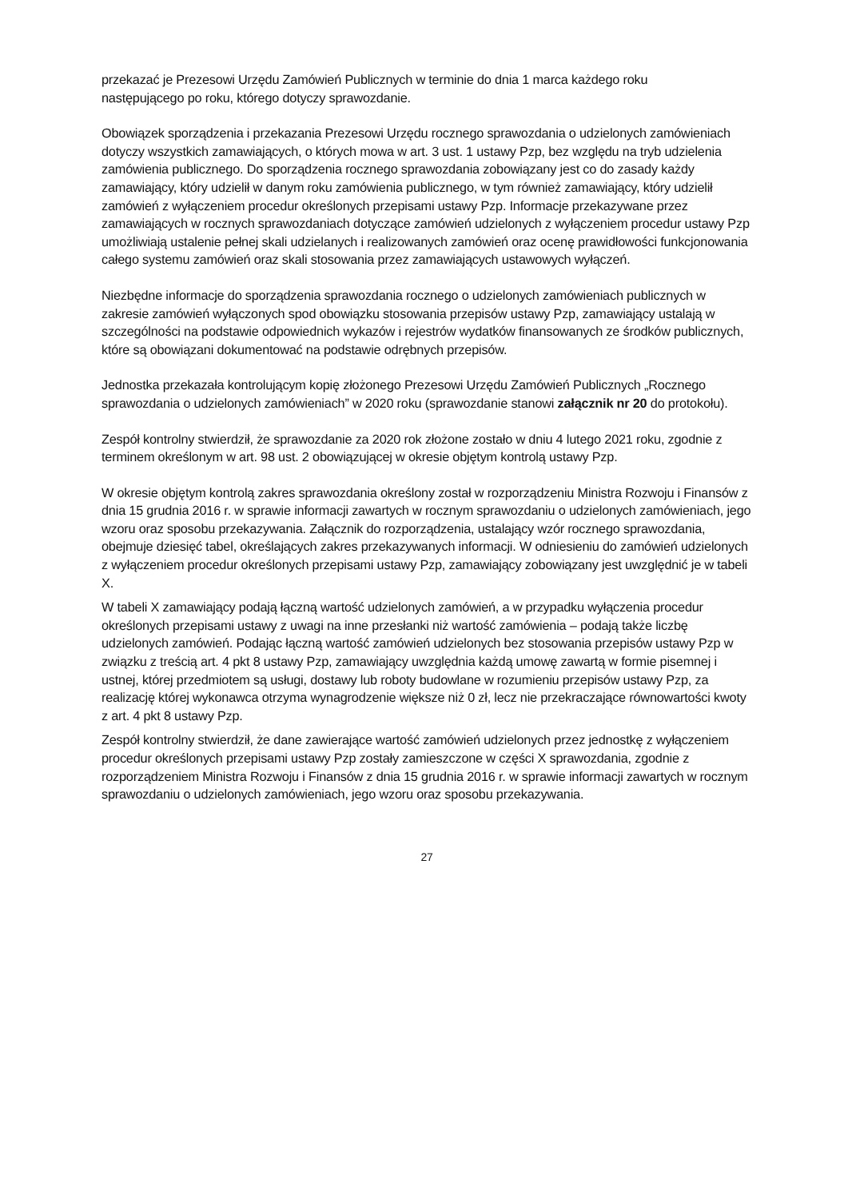przekazać je Prezesowi Urzędu Zamówień Publicznych w terminie do dnia 1 marca każdego roku
następującego po roku, którego dotyczy sprawozdanie.
Obowiązek sporządzenia i przekazania Prezesowi Urzędu rocznego sprawozdania o udzielonych zamówieniach dotyczy wszystkich zamawiających, o których mowa w art. 3 ust. 1 ustawy Pzp, bez względu na tryb udzielenia zamówienia publicznego. Do sporządzenia rocznego sprawozdania zobowiązany jest co do zasady każdy zamawiający, który udzielił w danym roku zamówienia publicznego, w tym również zamawiający, który udzielił zamówień z wyłączeniem procedur określonych przepisami ustawy Pzp. Informacje przekazywane przez zamawiających w rocznych sprawozdaniach dotyczące zamówień udzielonych z wyłączeniem procedur ustawy Pzp umożliwiają ustalenie pełnej skali udzielanych i realizowanych zamówień oraz ocenę prawidłowości funkcjonowania całego systemu zamówień oraz skali stosowania przez zamawiających ustawowych wyłączeń.
Niezbędne informacje do sporządzenia sprawozdania rocznego o udzielonych zamówieniach publicznych w zakresie zamówień wyłączonych spod obowiązku stosowania przepisów ustawy Pzp, zamawiający ustalają w szczególności na podstawie odpowiednich wykazów i rejestrów wydatków finansowanych ze środków publicznych, które są obowiązani dokumentować na podstawie odrębnych przepisów.
Jednostka przekazała kontrolującym kopię złożonego Prezesowi Urzędu Zamówień Publicznych „Rocznego sprawozdania o udzielonych zamówieniach” w 2020 roku (sprawozdanie stanowi załącznik nr 20 do protokołu).
Zespół kontrolny stwierdził, że sprawozdanie za 2020 rok złożone zostało w dniu 4 lutego 2021 roku, zgodnie z terminem określonym w art. 98 ust. 2 obowiązującej w okresie objętym kontrolą ustawy Pzp.
W okresie objętym kontrolą zakres sprawozdania określony został w rozporządzeniu Ministra Rozwoju i Finansów z dnia 15 grudnia 2016 r. w sprawie informacji zawartych w rocznym sprawozdaniu o udzielonych zamówieniach, jego wzoru oraz sposobu przekazywania. Załącznik do rozporządzenia, ustalający wzór rocznego sprawozdania, obejmuje dziesięć tabel, określających zakres przekazywanych informacji. W odniesieniu do zamówień udzielonych z wyłączeniem procedur określonych przepisami ustawy Pzp, zamawiający zobowiązany jest uwzględnić je w tabeli X.
W tabeli X zamawiający podają łączną wartość udzielonych zamówień, a w przypadku wyłączenia procedur określonych przepisami ustawy z uwagi na inne przesłanki niż wartość zamówienia – podają także liczbę udzielonych zamówień. Podając łączną wartość zamówień udzielonych bez stosowania przepisów ustawy Pzp w związku z treścią art. 4 pkt 8 ustawy Pzp, zamawiający uwzględnia każdą umowę zawartą w formie pisemnej i ustnej, której przedmiotem są usługi, dostawy lub roboty budowlane w rozumieniu przepisów ustawy Pzp, za realizację której wykonawca otrzyma wynagrodzenie większe niż 0 zł, lecz nie przekraczające równowartości kwoty z art. 4 pkt 8 ustawy Pzp.
Zespół kontrolny stwierdził, że dane zawierające wartość zamówień udzielonych przez jednostkę z wyłączeniem procedur określonych przepisami ustawy Pzp zostały zamieszczone w części X sprawozdania, zgodnie z rozporządzeniem Ministra Rozwoju i Finansów z dnia 15 grudnia 2016 r. w sprawie informacji zawartych w rocznym sprawozdaniu o udzielonych zamówieniach, jego wzoru oraz sposobu przekazywania.
27